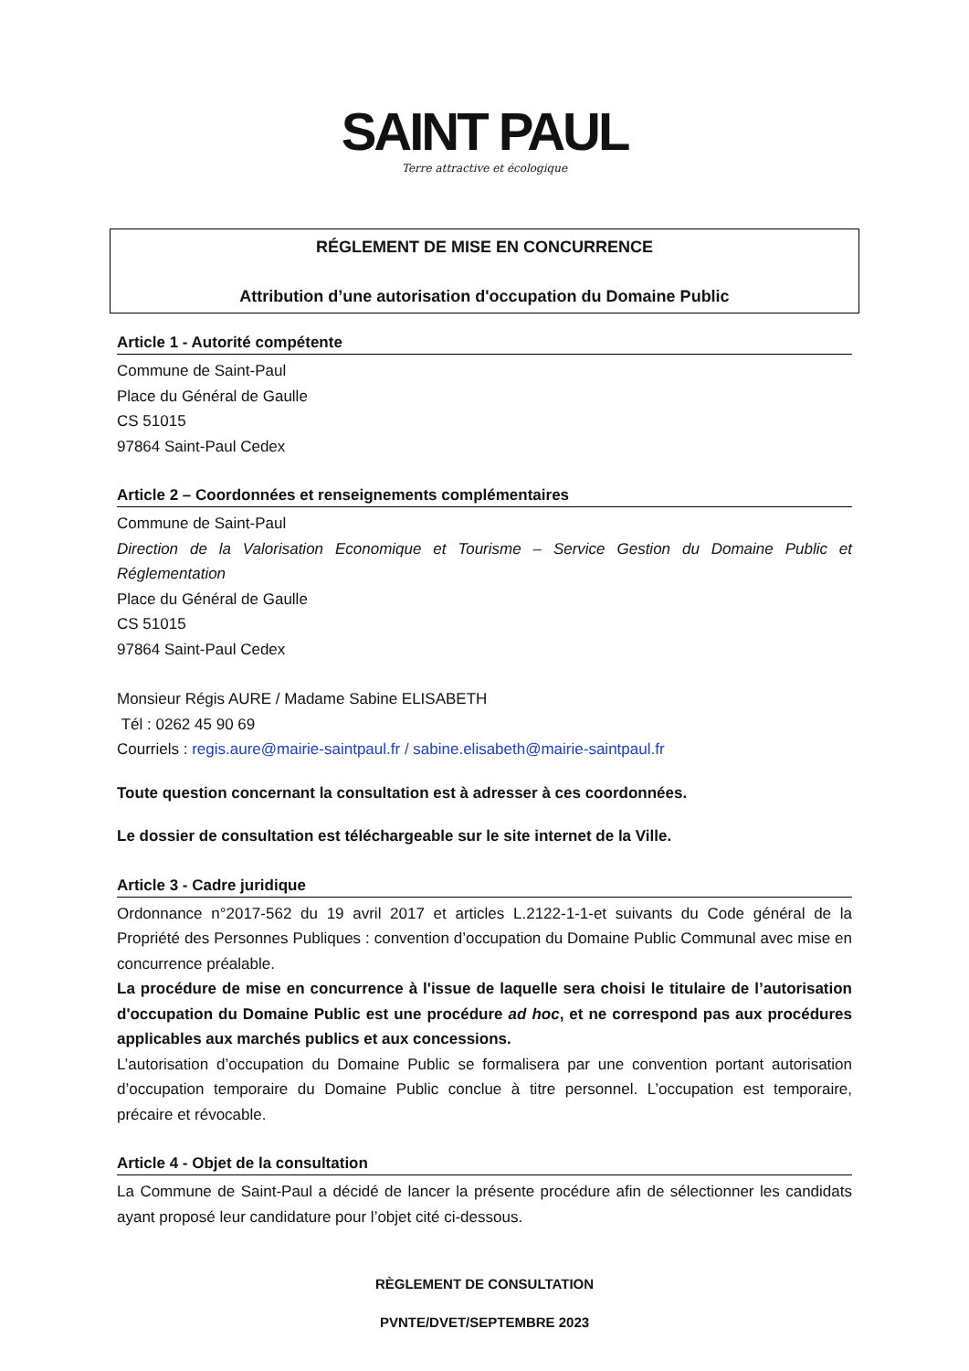SAINT PAUL
Terre attractive et écologique
RÉGLEMENT DE MISE EN CONCURRENCE
Attribution d’une autorisation d'occupation du Domaine Public
Article 1 - Autorité compétente
Commune de Saint-Paul
Place du Général de Gaulle
CS 51015
97864 Saint-Paul Cedex
Article 2 – Coordonnées et renseignements complémentaires
Commune de Saint-Paul
Direction de la Valorisation Economique et Tourisme – Service Gestion du Domaine Public et Réglementation
Place du Général de Gaulle
CS 51015
97864 Saint-Paul Cedex
Monsieur Régis AURE / Madame Sabine ELISABETH
Tél : 0262 45 90 69
Courriels : regis.aure@mairie-saintpaul.fr / sabine.elisabeth@mairie-saintpaul.fr
Toute question concernant la consultation est à adresser à ces coordonnées.
Le dossier de consultation est téléchargeable sur le site internet de la Ville.
Article 3 - Cadre juridique
Ordonnance n°2017-562 du 19 avril 2017 et articles L.2122-1-1-et suivants du Code général de la Propriété des Personnes Publiques : convention d’occupation du Domaine Public Communal avec mise en concurrence préalable.
La procédure de mise en concurrence à l'issue de laquelle sera choisi le titulaire de l’autorisation d'occupation du Domaine Public est une procédure ad hoc, et ne correspond pas aux procédures applicables aux marchés publics et aux concessions.
L’autorisation d’occupation du Domaine Public se formalisera par une convention portant autorisation d’occupation temporaire du Domaine Public conclue à titre personnel. L’occupation est temporaire, précaire et révocable.
Article 4 - Objet de la consultation
La Commune de Saint-Paul a décidé de lancer la présente procédure afin de sélectionner les candidats ayant proposé leur candidature pour l’objet cité ci-dessous.
RÈGLEMENT DE CONSULTATION
PVNTE/DVET/SEPTEMBRE 2023